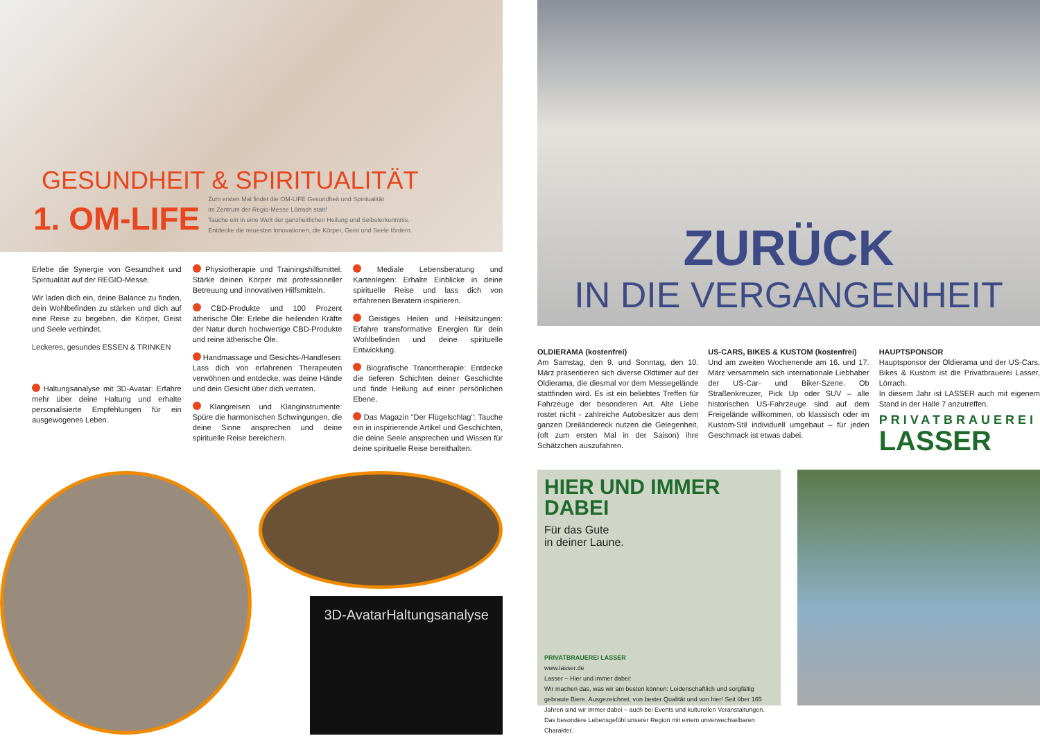GESUNDHEIT & SPIRITUALITÄT
1. OM-LIFE
Zum ersten Mal findet die OM-LIFE Gesundheit und Spiritualität
im Zentrum der Regio-Messe Lörrach statt!
Tauche ein in eine Welt der ganzheitlichen Heilung und Selbsterkenntnis.
Entdecke die neuesten Innovationen, die Körper, Geist und Seele fördern.
Erlebe die Synergie von Gesundheit und Spiritualität auf der REGIO-Messe.
Wir laden dich ein, deine Balance zu finden, dein Wohlbefinden zu stärken und dich auf eine Reise zu begeben, die Körper, Geist und Seele verbindet.
Leckeres, gesundes ESSEN & TRINKEN
Haltungsanalyse mit 3D-Avatar: Erfahre mehr über deine Haltung und erhalte personalisierte Empfehlungen für ein ausgewogenes Leben.
Physiotherapie und Trainingshilfsmittel: Stärke deinen Körper mit professioneller Betreuung und innovativen Hilfsmitteln.
CBD-Produkte und 100 Prozent ätherische Öle: Erlebe die heilenden Kräfte der Natur durch hochwertige CBD-Produkte und reine ätherische Öle.
Handmassage und Gesichts-/Handlesen: Lass dich von erfahrenen Therapeuten verwöhnen und entdecke, was deine Hände und dein Gesicht über dich verraten.
Klangreisen und Klanginstrumente: Spüre die harmonischen Schwingungen, die deine Sinne ansprechen und deine spirituelle Reise bereichern.
Mediale Lebensberatung und Kartenlegen: Erhalte Einblicke in deine spirituelle Reise und lass dich von erfahrenen Beratern inspirieren.
Geistiges Heilen und Heilsitzungen: Erfahre transformative Energien für dein Wohlbefinden und deine spirituelle Entwicklung.
Biografische Trancetherapie: Entdecke die tieferen Schichten deiner Geschichte und finde Heilung auf einer persönlichen Ebene.
Das Magazin "Der Flügelschlag": Tauche ein in inspirierende Artikel und Geschichten, die deine Seele ansprechen und Wissen für deine spirituelle Reise bereithalten.
3D-Avatar Haltungsanalyse
ZURÜCK
IN DIE VERGANGENHEIT
OLDIERAMA (kostenfrei)
Am Samstag, den 9. und Sonntag, den 10. März präsentieren sich diverse Oldtimer auf der Oldierama, die diesmal vor dem Messegelände stattfinden wird. Es ist ein beliebtes Treffen für Fahrzeuge der besonderen Art. Alte Liebe rostet nicht - zahlreiche Autobesitzer aus dem ganzen Dreiländereck nutzen die Gelegenheit, (oft zum ersten Mal in der Saison) ihre Schätzchen auszufahren.
US-CARS, BIKES & KUSTOM (kostenfrei)
Und am zweiten Wochenende am 16. und 17. März versammeln sich internationale Liebhaber der US-Car- und Biker-Szene. Ob Straßenkreuzer, Pick Up oder SUV – alle historischen US-Fahrzeuge sind auf dem Freigelände willkommen, ob klassisch oder im Kustom-Stil individuell umgebaut – für jeden Geschmack ist etwas dabei.
HAUPTSPONSOR
Hauptsponsor der Oldierama und der US-Cars, Bikes & Kustom ist die Privatbrauerei Lasser, Lörrach.
In diesem Jahr ist LASSER auch mit eigenem Stand in der Halle 7 anzutreffen.
PRIVATBRAUEREI
LASSER
HIER UND IMMER DABEI
Für das Gute
in deiner Laune.
PRIVATBRAUEREI LASSER
www.lasser.de
Lasser – Hier und immer dabei:
Wir machen das, was wir am besten können: Leidenschaftlich und sorgfältig gebraute Biere. Ausgezeichnet, von bester Qualität und von hier! Seit über 165 Jahren sind wir immer dabei – auch bei Events und kulturellen Veranstaltungen. Das besondere Lebensgefühl unserer Region mit einem unverwechselbaren Charakter.